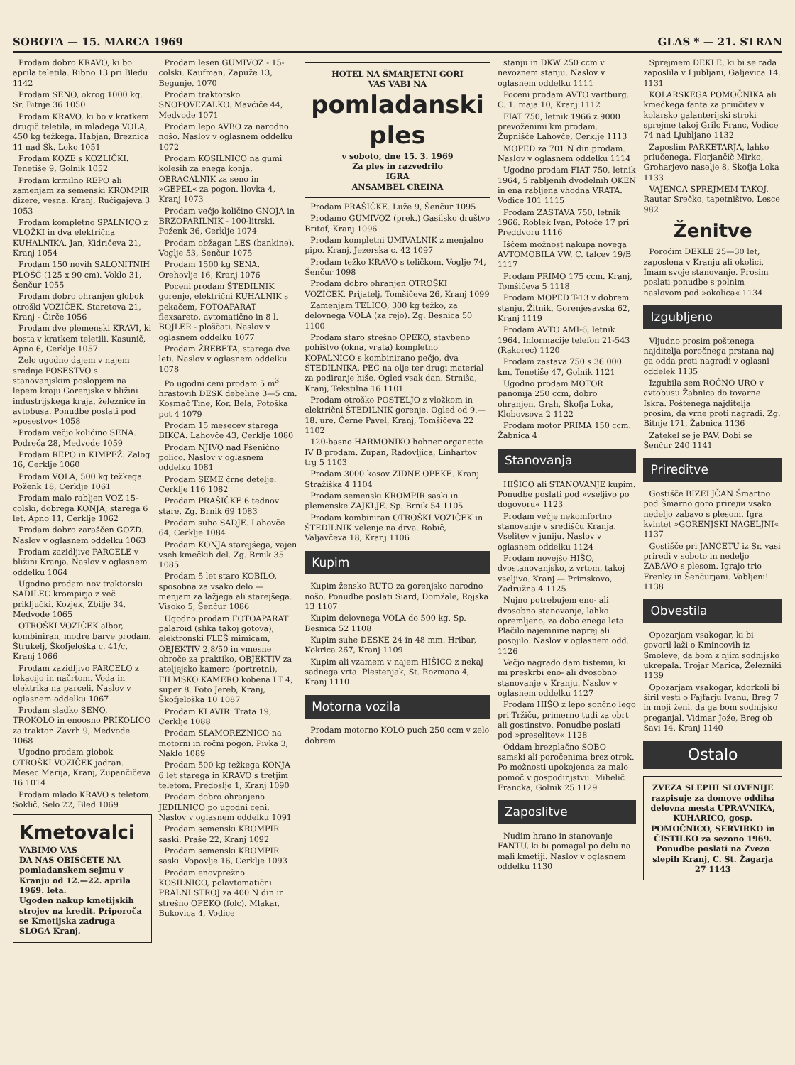SOBOTA — 15. MARCA 1969 GLAS * — 21. STRAN
Prodam dobro KRAVO, ki bo aprila teletila. Ribno 13 pri Bledu 1142
Prodam SENO, okrog 1000 kg. Sr. Bitnje 36 1050
Prodam KRAVO, ki bo v kratkem drugič teletila, in mladega VOLA, 450 kg težkega. Habjan, Breznica 11 nad Šk. Loko 1051
Prodam KOZE s KOZLIČKI. Tenetiše 9, Golnik 1052
Prodam krmilno REPO ali zamenjam za semenski KROMPIR dizere, vesna. Kranj, Ručigajeva 3 1053
Prodam kompletno SPALNICO z VLOŽKI in dva električna KUHALNIKA. Jan, Kidričeva 21, Kranj 1054
Prodam 150 novih SALONITNIH PLOŠČ (125 x 90 cm). Voklo 31, Šenčur 1055
Prodam dobro ohranjen globok otroški VOZIČEK. Staretova 21, Kranj - Čirče 1056
Prodam dve plemenski KRAVI, ki bosta v kratkem teletili. Kasunič, Apno 6, Cerklje 1057
Zelo ugodno dajem v najem srednje POSESTVO s stanovanjskim poslopjem na lepem kraju Gorenjske v bližini industrijskega kraja, železnice in avtobusa. Ponudbe poslati pod »posestvo« 1058
Prodam večjo količino SENA. Podreča 28, Medvode 1059
Prodam REPO in KIMPEŽ. Zalog 16, Cerklje 1060
Prodam VOLA, 500 kg težkega. Poženk 18, Cerklje 1061
Prodam malo rabljen VOZ 15-colski, dobrega KONJA, starega 6 let. Apno 11, Cerklje 1062
Prodam dobro zaraščen GOZD. Naslov v oglasnem oddelku 1063
Prodam zazidljive PARCELE v bližini Kranja. Naslov v oglasnem oddelku 1064
Ugodno prodam nov traktorski SADILEC krompirja z več priključki. Kozjek, Zbilje 34, Medvode 1065
OTROŠKI VOZIČEK albor, kombiniran, modre barve prodam. Štrukelj, Škofjeloška c. 41/c, Kranj 1066
Prodam zazidljivo PARCELO z lokacijo in načrtom. Voda in elektrika na parceli. Naslov v oglasnem oddelku 1067
Prodam sladko SENO, TROKOLO in enoosno PRIKOLICO za traktor. Zavrh 9, Medvode 1068
Ugodno prodam globok OTROŠKI VOZIČEK jadran. Mesec Marija, Kranj, Zupančičeva 16 1014
Prodam mlado KRAVO s teletom. Soklič, Selo 22, Bled 1069
Kmetovalci
VABIMO VAS
DA NAS OBIŠČETE NA pomladanskem sejmu v Kranju od 12.—22. aprila 1969. leta.
Ugoden nakup kmetijskih strojev na kredit. Priporoča se Kmetijska zadruga SLOGA Kranj.
Prodam lesen GUMIVOZ - 15-colski. Kaufman, Zapuže 13, Begunje. 1070
Prodam traktorsko SNOPOVEZALKO. Mavčiče 44, Medvode 1071
Prodam lepo AVBO za narodno nošo. Naslov v oglasnem oddelku 1072
Prodam KOSILNICO na gumi kolesih za enega konja, OBRAČALNIK za seno in »GEPEL« za pogon. Ilovka 4, Kranj 1073
Prodam večjo količino GNOJA in BRZOPARILNIK - 100-litrski. Poženk 36, Cerklje 1074
Prodam obžagan LES (bankine). Voglje 53, Šenčur 1075
Prodam 1500 kg SENA. Orehovlje 16, Kranj 1076
Poceni prodam ŠTEDILNIK gorenje, električni KUHALNIK s pekačem, FOTOAPARAT flexsareto, avtomatično in 8 l. BOJLER - ploščati. Naslov v oglasnem oddelku 1077
Prodam ŽREBETA, starega dve leti. Naslov v oglasnem oddelku 1078
Po ugodni ceni prodam 5 m<sup>3</sup> hrastovih DESK debeline 3—5 cm. Kosmač Tine, Kor. Bela, Potoška pot 4 1079
Prodam 15 mesecev starega BIKCA. Lahovče 43, Cerklje 1080
Prodam NJIVO nad Pšenično polico. Naslov v oglasnem oddelku 1081
Prodam SEME črne detelje. Cerklje 116 1082
Prodam PRAŠIČKE 6 tednov stare. Zg. Brnik 69 1083
Prodam suho SADJE. Lahovče 64, Cerklje 1084
Prodam KONJA starejšega, vajen vseh kmečkih del. Zg. Brnik 35 1085
Prodam 5 let staro KOBILO, sposobna za vsako delo — menjam za lažjega ali starejšega. Visoko 5, Šenčur 1086
Ugodno prodam FOTOAPARAT palaroid (slika takoj gotova), elektronski FLEŠ mimicam, OBJEKTIV 2,8/50 in vmesne obroče za praktiko, OBJEKTIV za ateljejsko kamero (portretni), FILMSKO KAMERO kobena LT 4, super 8. Foto Jereb, Kranj, Škofjeloška 10 1087
Prodam KLAVIR. Trata 19, Cerklje 1088
Prodam SLAMOREZNICO na motorni in ročni pogon. Pivka 3, Naklo 1089
Prodam 500 kg težkega KONJA 6 let starega in KRAVO s tretjim teletom. Predoslje 1, Kranj 1090
Prodam dobro ohranjeno JEDILNICO po ugodni ceni. Naslov v oglasnem oddelku 1091
Prodam semenski KROMPIR saski. Praše 22, Kranj 1092
Prodam semenski KROMPIR saski. Vopovlje 16, Cerklje 1093
Prodam enovprežno KOSILNICO, polavtomatični PRALNI STROJ za 400 N din in strešno OPEKO (folc). Mlakar, Bukovica 4, Vodice
HOTEL NA ŠMARJETNI GORI
VAS VABI NA
pomladanski
ples
v soboto, dne 15. 3. 1969
Za ples in razvedrilo
IGRA
ANSAMBEL CREINA
Prodam PRAŠIČKE. Luže 9, Šenčur 1095
Prodamo GUMIVOZ (prek.) Gasilsko društvo Britof, Kranj 1096
Prodam kompletni UMIVALNIK z menjalno pipo. Kranj, Jezerska c. 42 1097
Prodam težko KRAVO s teličkom. Voglje 74, Šenčur 1098
Prodam dobro ohranjen OTROŠKI VOZIČEK. Prijatelj, Tomšičeva 26, Kranj 1099
Zamenjam TELICO, 300 kg težko, za delovnega VOLA (za rejo). Zg. Besnica 50 1100
Prodam staro strešno OPEKO, stavbeno pohištvo (okna, vrata) kompletno KOPALNICO s kombinirano pečjo, dva ŠTEDILNIKA, PEČ na olje ter drugi material za podiranje hiše. Ogled vsak dan. Strniša, Kranj, Tekstilna 16 1101
Prodam otroško POSTELJO z vložkom in električni ŠTEDILNIK gorenje. Ogled od 9.—18. ure. Černe Pavel, Kranj, Tomšičeva 22 1102
120-basno HARMONIKO hohner organette IV B prodam. Zupan, Radovljica, Linhartov trg 5 1103
Prodam 3000 kosov ZIDNE OPEKE. Kranj Stražiška 4 1104
Prodam semenski KROMPIR saski in plemenske ZAJKLJE. Sp. Brnik 54 1105
Prodam kombiniran OTROŠKI VOZIČEK in ŠTEDILNIK velenje na drva. Robič, Valjavčeva 18, Kranj 1106
Kupim
Kupim žensko RUTO za gorenjsko narodno nošo. Ponudbe poslati Siard, Domžale, Rojska 13 1107
Kupim delovnega VOLA do 500 kg. Sp. Besnica 52 1108
Kupim suhe DESKE 24 in 48 mm. Hribar, Kokrica 267, Kranj 1109
Kupim ali vzamem v najem HIŠICO z nekaj sadnega vrta. Plestenjak, St. Rozmana 4, Kranj 1110
Motorna vozila
Prodam motorno KOLO puch 250 ccm v zelo dobrem
stanju in DKW 250 ccm v nevoznem stanju. Naslov v oglasnem oddelku 1111
Poceni prodam AVTO vartburg. C. 1. maja 10, Kranj 1112
FIAT 750, letnik 1966 z 9000 prevoženimi km prodam. Župnišče Lahovče, Cerklje 1113
MOPED za 701 N din prodam. Naslov v oglasnem oddelku 1114
Ugodno prodam FIAT 750, letnik 1964, 5 rabljenih dvodelnih OKEN in ena rabljena vhodna VRATA. Vodice 101 1115
Prodam ZASTAVA 750, letnik 1966. Roblek Ivan, Potoče 17 pri Preddvoru 1116
Iščem možnost nakupa novega AVTOMOBILA VW. C. talcev 19/B 1117
Prodam PRIMO 175 ccm. Kranj, Tomšičeva 5 1118
Prodam MOPED T-13 v dobrem stanju. Žitnik, Gorenjesavska 62, Kranj 1119
Prodam AVTO AMI-6, letnik 1964. Informacije telefon 21-543 (Rakorec) 1120
Prodam zastava 750 s 36.000 km. Tenetiše 47, Golnik 1121
Ugodno prodam MOTOR panonija 250 ccm, dobro ohranjen. Grah, Škofja Loka, Klobovsova 2 1122
Prodam motor PRIMA 150 ccm. Žabnica 4
Stanovanja
HIŠICO ali STANOVANJE kupim. Ponudbe poslati pod »vseljivo po dogovoru« 1123
Prodam večje nekomfortno stanovanje v središču Kranja. Vselitev v juniju. Naslov v oglasnem oddelku 1124
Prodam novejšo HIŠO, dvostanovanjsko, z vrtom, takoj vseljivo. Kranj — Primskovo, Zadružna 4 1125
Nujno potrebujem eno- ali dvosobno stanovanje, lahko opremljeno, za dobo enega leta. Plačilo najemnine naprej ali posojilo. Naslov v oglasnem odd. 1126
Večjo nagrado dam tistemu, ki mi preskrbi eno- ali dvosobno stanovanje v Kranju. Naslov v oglasnem oddelku 1127
Prodam HIŠO z lepo sončno lego pri Tržiču, primerno tudi za obrt ali gostinstvo. Ponudbe poslati pod »preselitev« 1128
Oddam brezplačno SOBO samski ali poročenima brez otrok. Po možnosti upokojenca za malo pomoč v gospodinjstvu. Mihelič Francka, Golnik 25 1129
Zaposlitve
Nudim hrano in stanovanje FANTU, ki bi pomagal po delu na mali kmetiji. Naslov v oglasnem oddelku 1130
Sprejmem DEKLE, ki bi se rada zaposlila v Ljubljani, Galjevica 14. 1131
KOLARSKEGA POMOČNIKA ali kmečkega fanta za priučitev v kolarsko galanterijski stroki sprejme takoj Grilc Franc, Vodice 74 nad Ljubljano 1132
Zaposlim PARKETARJA, lahko priučenega. Florjančič Mirko, Groharjevo naselje 8, Škofja Loka 1133
VAJENCA SPREJMEM TAKOJ. Rautar Srečko, tapetništvo, Lesce 982
Ženitve
Poročim DEKLE 25—30 let, zaposlena v Kranju ali okolici. Imam svoje stanovanje. Prosim poslati ponudbe s polnim naslovom pod »okolica« 1134
Izgubljeno
Vljudno prosim poštenega najditelja poročnega prstana naj ga odda proti nagradi v oglasni oddelek 1135
Izgubila sem ROČNO URO v avtobusu Žabnica do tovarne Iskra. Poštenega najditelja prosim, da vrne proti nagradi. Zg. Bitnje 171, Žabnica 1136
Zatekel se je PAV. Dobi se Šenčur 240 1141
Prireditve
Gostišče BIZELJČAN Šmartno pod Šmarno goro prireди vsako nedeljo zabavo s plesom. Igra kvintet »GORENJSKI NAGELJNI« 1137
Gostišče pri JANČETU iz Sr. vasi priredi v soboto in nedeljo ZABAVO s plesom. Igrajo trio Frenky in Šenčurjani. Vabljeni! 1138
Obvestila
Opozarjam vsakogar, ki bi govoril laži o Kmincovih iz Smoleve, da bom z njim sodnijsko ukrepala. Trojar Marica, Železniki 1139
Opozarjam vsakogar, kdorkoli bi širil vesti o Fajfarju Ivanu, Breg 7 in moji ženi, da ga bom sodnijsko preganjal. Vidmar Jože, Breg ob Savi 14, Kranj 1140
Ostalo
ZVEZA SLEPIH SLOVENIJE razpisuje za domove oddiha delovna mesta UPRAVNIKA, KUHARICO, gosp. POMOČNICO, SERVIRKO in ČISTILKO za sezono 1969. Ponudbe poslati na Zvezo slepih Kranj, C. St. Žagarja 27 1143